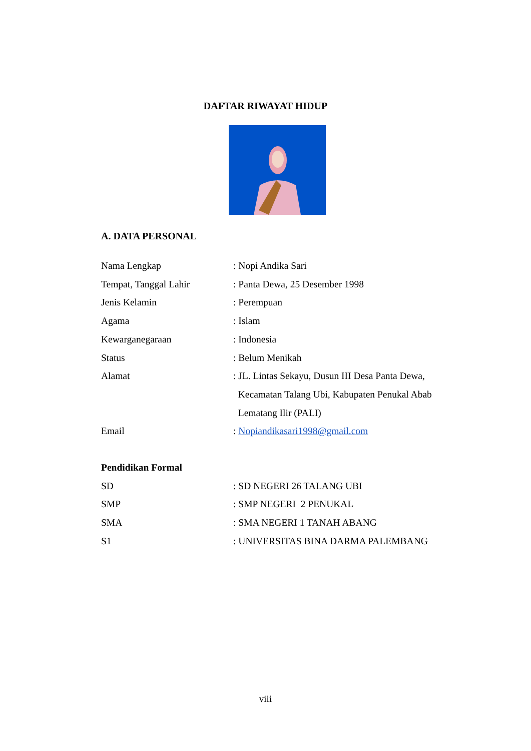DAFTAR RIWAYAT HIDUP
A. DATA PERSONAL
Nama Lengkap : Nopi Andika Sari
Tempat, Tanggal Lahir : Panta Dewa, 25 Desember 1998
Jenis Kelamin : Perempuan
Agama : Islam
Kewarganegaraan : Indonesia
Status : Belum Menikah
Alamat : JL. Lintas Sekayu, Dusun III Desa Panta Dewa,
Kecamatan Talang Ubi, Kabupaten Penukal Abab
Lematang Ilir (PALI)
Email : Nopiandikasari1998@gmail.com
Pendidikan Formal
SD : SD NEGERI 26 TALANG UBI
SMP : SMP NEGERI 2 PENUKAL
SMA : SMA NEGERI 1 TANAH ABANG
S1 : UNIVERSITAS BINA DARMA PALEMBANG
viii